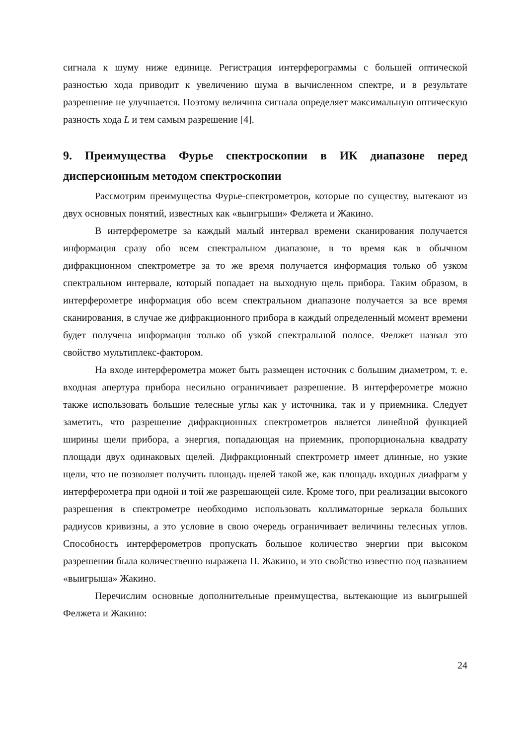сигнала к шуму ниже единице. Регистрация интерферограммы с большей оптической разностью хода приводит к увеличению шума в вычисленном спектре, и в результате разрешение не улучшается. Поэтому величина сигнала определяет максимальную оптическую разность хода L и тем самым разрешение [4].
9. Преимущества Фурье спектроскопии в ИК диапазоне перед дисперсионным методом спектроскопии
Рассмотрим преимущества Фурье-спектрометров, которые по существу, вытекают из двух основных понятий, известных как «выигрыши» Фелжета и Жакино.
В интерферометре за каждый малый интервал времени сканирования получается информация сразу обо всем спектральном диапазоне, в то время как в обычном дифракционном спектрометре за то же время получается информация только об узком спектральном интервале, который попадает на выходную щель прибора. Таким образом, в интерферометре информация обо всем спектральном диапазоне получается за все время сканирования, в случае же дифракционного прибора в каждый определенный момент времени будет получена информация только об узкой спектральной полосе. Фелжет назвал это свойство мультиплекс-фактором.
На входе интерферометра может быть размещен источник с большим диаметром, т. е. входная апертура прибора несильно ограничивает разрешение. В интерферометре можно также использовать большие телесные углы как у источника, так и у приемника. Следует заметить, что разрешение дифракционных спектрометров является линейной функцией ширины щели прибора, а энергия, попадающая на приемник, пропорциональна квадрату площади двух одинаковых щелей. Дифракционный спектрометр имеет длинные, но узкие щели, что не позволяет получить площадь щелей такой же, как площадь входных диафрагм у интерферометра при одной и той же разрешающей силе. Кроме того, при реализации высокого разрешения в спектрометре необходимо использовать коллиматорные зеркала больших радиусов кривизны, а это условие в свою очередь ограничивает величины телесных углов. Способность интерферометров пропускать большое количество энергии при высоком разрешении была количественно выражена П. Жакино, и это свойство известно под названием «выигрыша» Жакино.
Перечислим основные дополнительные преимущества, вытекающие из выигрышей Фелжета и Жакино:
24